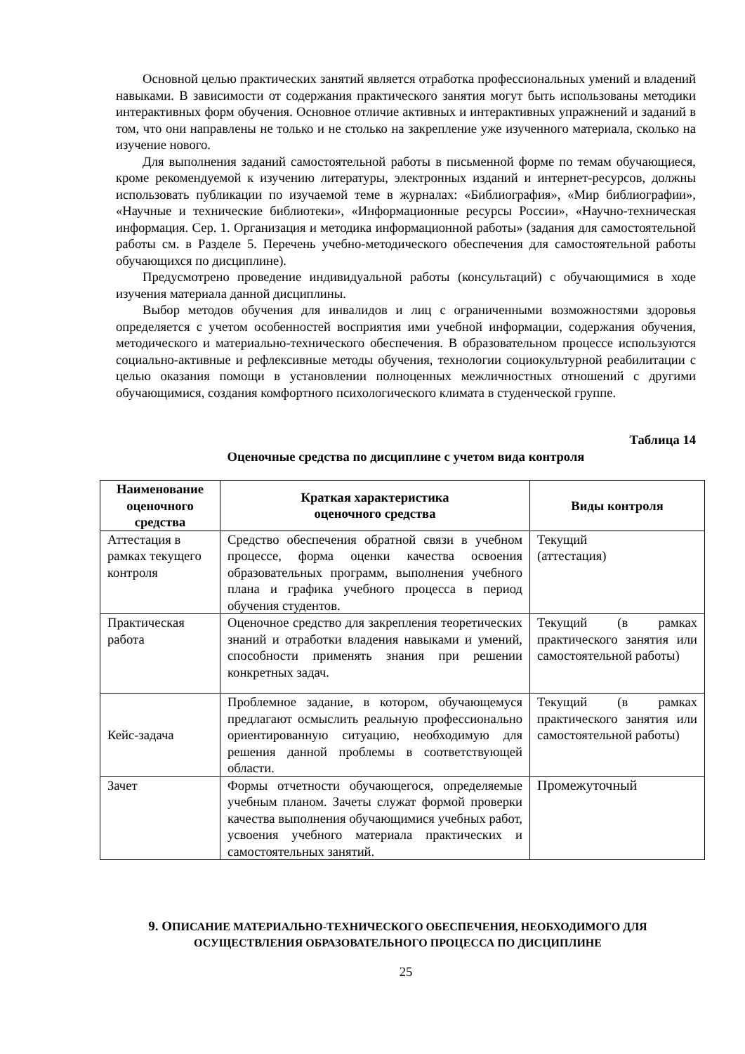Основной целью практических занятий является отработка профессиональных умений и владений навыками. В зависимости от содержания практического занятия могут быть использованы методики интерактивных форм обучения. Основное отличие активных и интерактивных упражнений и заданий в том, что они направлены не только и не столько на закрепление уже изученного материала, сколько на изучение нового.
Для выполнения заданий самостоятельной работы в письменной форме по темам обучающиеся, кроме рекомендуемой к изучению литературы, электронных изданий и интернет-ресурсов, должны использовать публикации по изучаемой теме в журналах: «Библиография», «Мир библиографии», «Научные и технические библиотеки», «Информационные ресурсы России», «Научно-техническая информация. Сер. 1. Организация и методика информационной работы» (задания для самостоятельной работы см. в Разделе 5. Перечень учебно-методического обеспечения для самостоятельной работы обучающихся по дисциплине).
Предусмотрено проведение индивидуальной работы (консультаций) с обучающимися в ходе изучения материала данной дисциплины.
Выбор методов обучения для инвалидов и лиц с ограниченными возможностями здоровья определяется с учетом особенностей восприятия ими учебной информации, содержания обучения, методического и материально-технического обеспечения. В образовательном процессе используются социально-активные и рефлексивные методы обучения, технологии социокультурной реабилитации с целью оказания помощи в установлении полноценных межличностных отношений с другими обучающимися, создания комфортного психологического климата в студенческой группе.
Таблица 14
Оценочные средства по дисциплине с учетом вида контроля
| Наименование оценочного средства | Краткая характеристика оценочного средства | Виды контроля |
| --- | --- | --- |
| Аттестация в рамках текущего контроля | Средство обеспечения обратной связи в учебном процессе, форма оценки качества освоения образовательных программ, выполнения учебного плана и графика учебного процесса в период обучения студентов. | Текущий (аттестация) |
| Практическая работа | Оценочное средство для закрепления теоретических знаний и отработки владения навыками и умений, способности применять знания при решении конкретных задач. | Текущий (в рамках практического занятия или самостоятельной работы) |
| Кейс-задача | Проблемное задание, в котором, обучающемуся предлагают осмыслить реальную профессионально ориентированную ситуацию, необходимую для решения данной проблемы в соответствующей области. | Текущий (в рамках практического занятия или самостоятельной работы) |
| Зачет | Формы отчетности обучающегося, определяемые учебным планом. Зачеты служат формой проверки качества выполнения обучающимися учебных работ, усвоения учебного материала практических и самостоятельных занятий. | Промежуточный |
9. ОПИСАНИЕ МАТЕРИАЛЬНО-ТЕХНИЧЕСКОГО ОБЕСПЕЧЕНИЯ, НЕОБХОДИМОГО ДЛЯ ОСУЩЕСТВЛЕНИЯ ОБРАЗОВАТЕЛЬНОГО ПРОЦЕССА ПО ДИСЦИПЛИНЕ
25